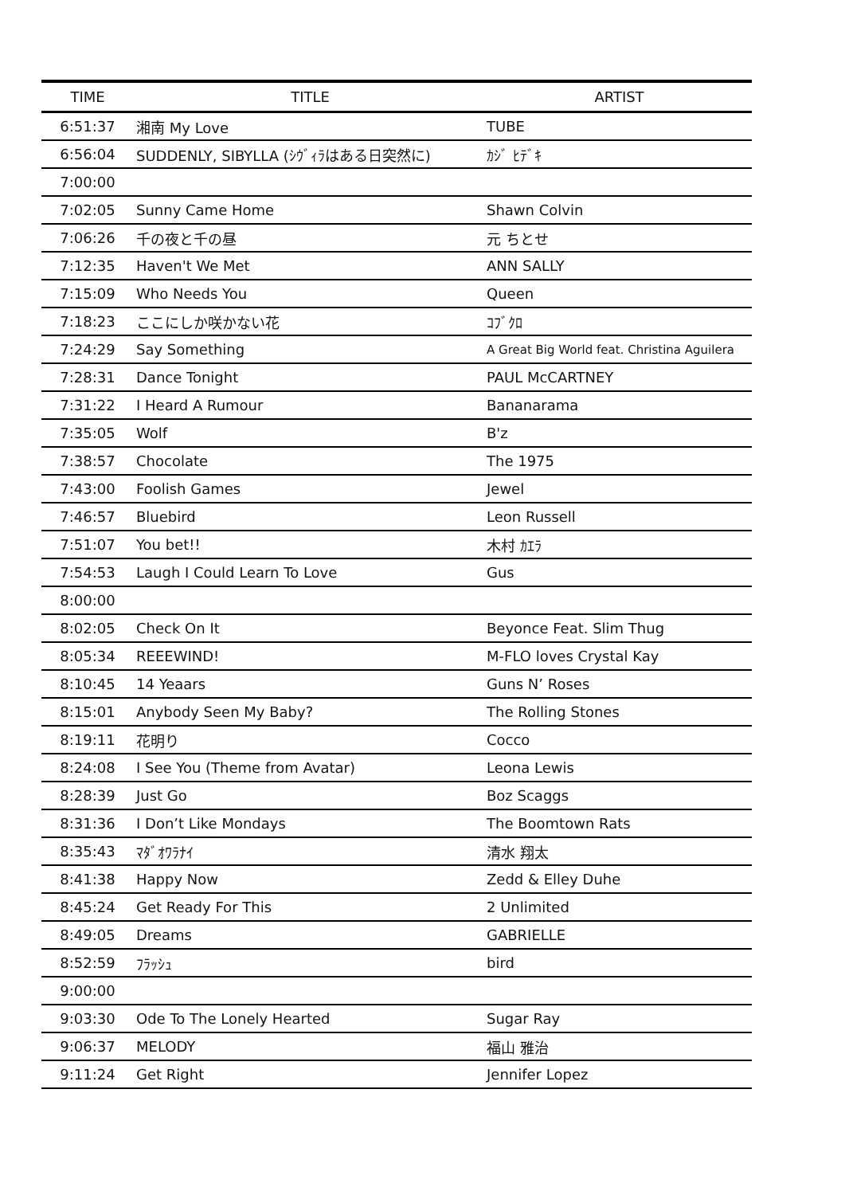| TIME | TITLE | ARTIST |
| --- | --- | --- |
| 6:51:37 | 湘南 My Love | TUBE |
| 6:56:04 | SUDDENLY, SIBYLLA (ｼｳﾞｨﾗはある日突然に) | ｶｼﾞ ﾋﾃﾞｷ |
| 7:00:00 | | |
| 7:02:05 | Sunny Came Home | Shawn Colvin |
| 7:06:26 | 千の夜と千の昼 | 元 ちとせ |
| 7:12:35 | Haven't We Met | ANN SALLY |
| 7:15:09 | Who Needs You | Queen |
| 7:18:23 | ここにしか咲かない花 | ｺﾌﾞｸﾛ |
| 7:24:29 | Say Something | A Great Big World feat. Christina Aguilera |
| 7:28:31 | Dance Tonight | PAUL McCARTNEY |
| 7:31:22 | I Heard A Rumour | Bananarama |
| 7:35:05 | Wolf | B'z |
| 7:38:57 | Chocolate | The 1975 |
| 7:43:00 | Foolish Games | Jewel |
| 7:46:57 | Bluebird | Leon Russell |
| 7:51:07 | You bet!! | 木村 ｶｴﾗ |
| 7:54:53 | Laugh I Could Learn To Love | Gus |
| 8:00:00 | | |
| 8:02:05 | Check On It | Beyonce Feat. Slim Thug |
| 8:05:34 | REEEWIND! | M-FLO loves Crystal Kay |
| 8:10:45 | 14 Yeaars | Guns N’ Roses |
| 8:15:01 | Anybody Seen My Baby? | The Rolling Stones |
| 8:19:11 | 花明り | Cocco |
| 8:24:08 | I See You (Theme from Avatar) | Leona Lewis |
| 8:28:39 | Just Go | Boz Scaggs |
| 8:31:36 | I Don’t Like Mondays | The Boomtown Rats |
| 8:35:43 | ﾏﾀﾞｵﾜﾗﾅｲ | 清水 翔太 |
| 8:41:38 | Happy Now | Zedd & Elley Duhe |
| 8:45:24 | Get Ready For This | 2 Unlimited |
| 8:49:05 | Dreams | GABRIELLE |
| 8:52:59 | ﾌﾗｯｼｭ | bird |
| 9:00:00 | | |
| 9:03:30 | Ode To The Lonely Hearted | Sugar Ray |
| 9:06:37 | MELODY | 福山 雅治 |
| 9:11:24 | Get Right | Jennifer Lopez |